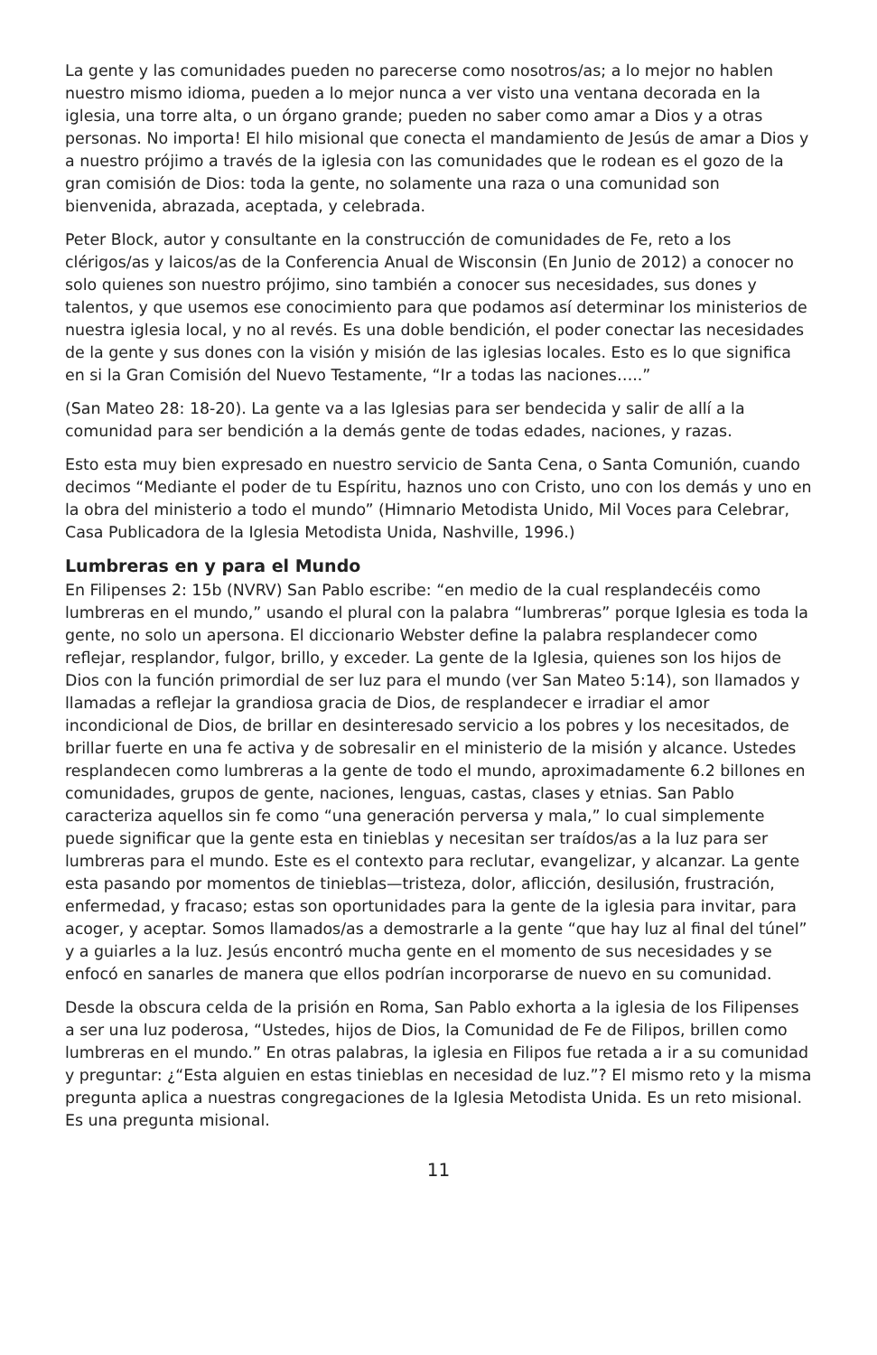La gente y las comunidades pueden no parecerse como nosotros/as; a lo mejor no hablen nuestro mismo idioma, pueden a lo mejor nunca a ver visto una ventana decorada en la iglesia, una torre alta, o un órgano grande; pueden no saber como amar a Dios y a otras personas. No importa! El hilo misional que conecta el mandamiento de Jesús de amar a Dios y a nuestro prójimo a través de la iglesia con las comunidades que le rodean es el gozo de la gran comisión de Dios: toda la gente, no solamente una raza o una comunidad son bienvenida, abrazada, aceptada, y celebrada.
Peter Block, autor y consultante en la construcción de comunidades de Fe, reto a los clérigos/as y laicos/as de la Conferencia Anual de Wisconsin (En Junio de 2012) a conocer no solo quienes son nuestro prójimo, sino también a conocer sus necesidades, sus dones y talentos, y que usemos ese conocimiento para que podamos así determinar los ministerios de nuestra iglesia local, y no al revés. Es una doble bendición, el poder conectar las necesidades de la gente y sus dones con la visión y misión de las iglesias locales. Esto es lo que significa en si la Gran Comisión del Nuevo Testamente, “Ir a todas las naciones…..”
(San Mateo 28: 18-20). La gente va a las Iglesias para ser bendecida y salir de allí a la comunidad para ser bendición a la demás gente de todas edades, naciones, y razas.
Esto esta muy bien expresado en nuestro servicio de Santa Cena, o Santa Comunión, cuando decimos “Mediante el poder de tu Espíritu, haznos uno con Cristo, uno con los demás y uno en la obra del ministerio a todo el mundo” (Himnario Metodista Unido, Mil Voces para Celebrar, Casa Publicadora de la Iglesia Metodista Unida, Nashville, 1996.)
Lumbreras en y para el Mundo
En Filipenses 2: 15b (NVRV) San Pablo escribe: “en medio de la cual resplandecéis como lumbreras en el mundo,” usando el plural con la palabra “lumbreras” porque Iglesia es toda la gente, no solo un apersona. El diccionario Webster define la palabra resplandecer como reflejar, resplandor, fulgor, brillo, y exceder. La gente de la Iglesia, quienes son los hijos de Dios con la función primordial de ser luz para el mundo (ver San Mateo 5:14), son llamados y llamadas a reflejar la grandiosa gracia de Dios, de resplandecer e irradiar el amor incondicional de Dios, de brillar en desinteresado servicio a los pobres y los necesitados, de brillar fuerte en una fe activa y de sobresalir en el ministerio de la misión y alcance. Ustedes resplandecen como lumbreras a la gente de todo el mundo, aproximadamente 6.2 billones en comunidades, grupos de gente, naciones, lenguas, castas, clases y etnias. San Pablo caracteriza aquellos sin fe como “una generación perversa y mala,” lo cual simplemente puede significar que la gente esta en tinieblas y necesitan ser traídos/as a la luz para ser lumbreras para el mundo. Este es el contexto para reclutar, evangelizar, y alcanzar. La gente esta pasando por momentos de tinieblas—tristeza, dolor, aflicción, desilusión, frustración, enfermedad, y fracaso; estas son oportunidades para la gente de la iglesia para invitar, para acoger, y aceptar. Somos llamados/as a demostrarle a la gente “que hay luz al final del túnel” y a guiarles a la luz. Jesús encontró mucha gente en el momento de sus necesidades y se enfocó en sanarles de manera que ellos podrían incorporarse de nuevo en su comunidad.
Desde la obscura celda de la prisión en Roma, San Pablo exhorta a la iglesia de los Filipenses a ser una luz poderosa, “Ustedes, hijos de Dios, la Comunidad de Fe de Filipos, brillen como lumbreras en el mundo.” En otras palabras, la iglesia en Filipos fue retada a ir a su comunidad y preguntar: ¿“Esta alguien en estas tinieblas en necesidad de luz.”? El mismo reto y la misma pregunta aplica a nuestras congregaciones de la Iglesia Metodista Unida. Es un reto misional. Es una pregunta misional.
11